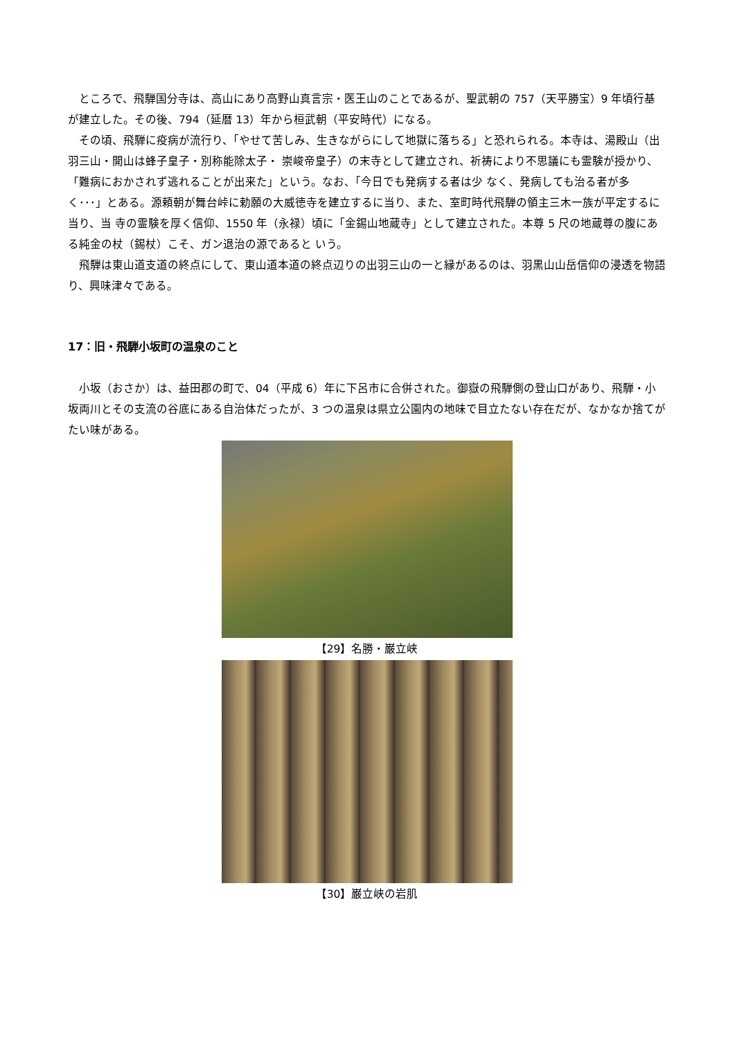ところで、飛騨国分寺は、高山にあり高野山真言宗・医王山のことであるが、聖武朝の 757（天平勝宝）9 年頃行基が建立した。その後、794（延暦 13）年から桓武朝（平安時代）になる。
　その頃、飛騨に疫病が流行り、「やせて苦しみ、生きながらにして地獄に落ちる」と恐れられる。本寺は、湯殿山（出羽三山・開山は蜂子皇子・別称能除太子・ 崇峻帝皇子）の末寺として建立され、祈祷により不思議にも霊験が授かり、「難病におかされず逃れることが出来た」という。なお、「今日でも発病する者は少 なく、発病しても治る者が多く･･･」とある。源頼朝が舞台峠に勅願の大威徳寺を建立するに当り、また、室町時代飛騨の領主三木一族が平定するに当り、当 寺の霊験を厚く信仰、1550 年（永禄）頃に「金錫山地蔵寺」として建立された。本尊 5 尺の地蔵尊の腹にある純金の杖（錫杖）こそ、ガン退治の源であると いう。
　飛騨は東山道支道の終点にして、東山道本道の終点辺りの出羽三山の一と縁があるのは、羽黒山山岳信仰の浸透を物語り、興味津々である。
17：旧・飛騨小坂町の温泉のこと
　小坂（おさか）は、益田郡の町で、04（平成 6）年に下呂市に合併された。御嶽の飛騨側の登山口があり、飛騨・小坂両川とその支流の谷底にある自治体だったが、3 つの温泉は県立公園内の地味で目立たない存在だが、なかなか捨てがたい味がある。
【29】名勝・巌立峡
【30】巌立峡の岩肌